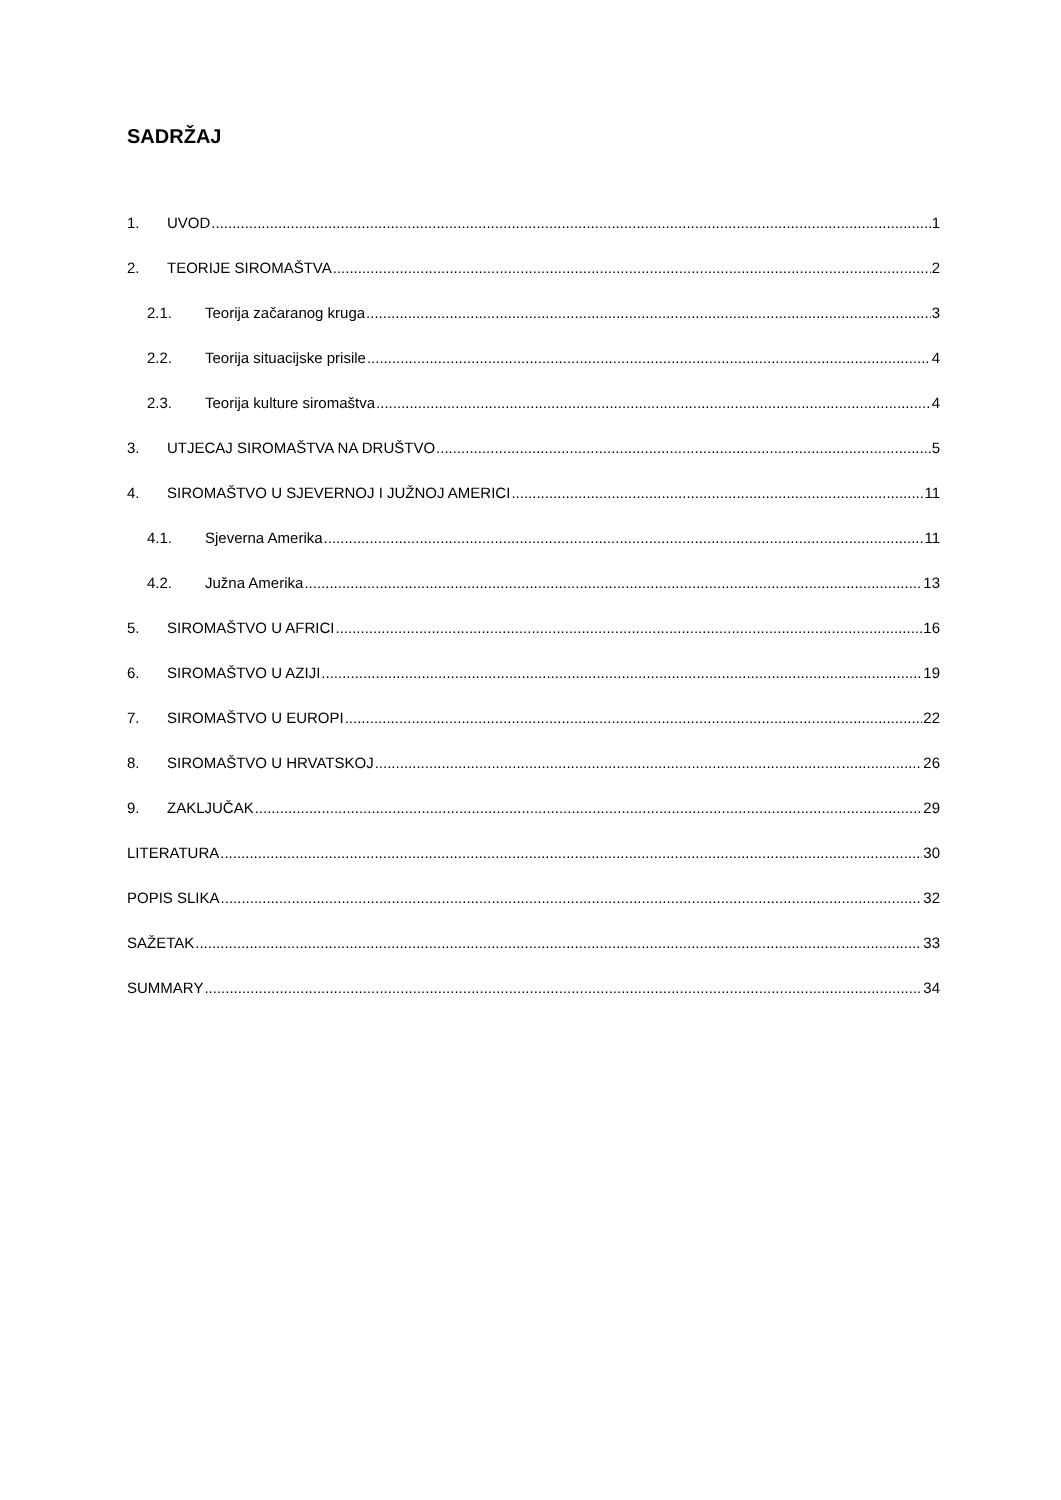SADRŽAJ
1. UVOD 1
2. TEORIJE SIROMAŠTVA 2
2.1. Teorija začaranog kruga 3
2.2. Teorija situacijske prisile 4
2.3. Teorija kulture siromaštva 4
3. UTJECAJ SIROMAŠTVA NA DRUŠTVO 5
4. SIROMAŠTVO U SJEVERNOJ I JUŽNOJ AMERICI 11
4.1. Sjeverna Amerika 11
4.2. Južna Amerika 13
5. SIROMAŠTVO U AFRICI 16
6. SIROMAŠTVO U AZIJI 19
7. SIROMAŠTVO U EUROPI 22
8. SIROMAŠTVO U HRVATSKOJ 26
9. ZAKLJUČAK 29
LITERATURA 30
POPIS SLIKA 32
SAŽETAK 33
SUMMARY 34